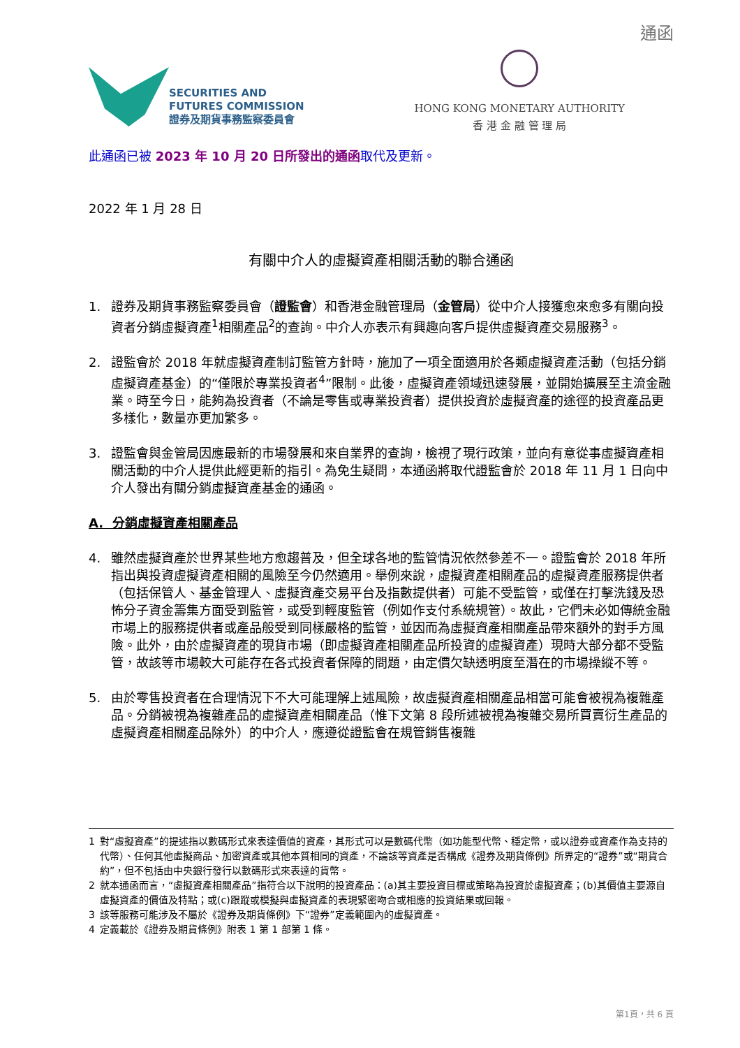通函
SECURITIES AND
FUTURES COMMISSION
證券及期貨事務監察委員會
HONG KONG MONETARY AUTHORITY
香 港 金 融 管 理 局
此通函已被 2023 年 10 月 20 日所發出的通函取代及更新。
2022 年 1 月 28 日
有關中介人的虛擬資產相關活動的聯合通函
1. 證券及期貨事務監察委員會（證監會）和香港金融管理局（金管局）從中介人接獲愈來愈多有關向投資者分銷虛擬資產<sup>1</sup>相關產品<sup>2</sup>的查詢。中介人亦表示有興趣向客戶提供虛擬資產交易服務<sup>3</sup>。
2. 證監會於 2018 年就虛擬資產制訂監管方針時，施加了一項全面適用於各類虛擬資產活動（包括分銷虛擬資產基金）的“僅限於專業投資者<sup>4</sup>”限制。此後，虛擬資產領域迅速發展，並開始擴展至主流金融業。時至今日，能夠為投資者（不論是零售或專業投資者）提供投資於虛擬資產的途徑的投資產品更多樣化，數量亦更加繁多。
3. 證監會與金管局因應最新的市場發展和來自業界的查詢，檢視了現行政策，並向有意從事虛擬資產相關活動的中介人提供此經更新的指引。為免生疑問，本通函將取代證監會於 2018 年 11 月 1 日向中介人發出有關分銷虛擬資產基金的通函。
A. 分銷虛擬資產相關產品
4. 雖然虛擬資產於世界某些地方愈趨普及，但全球各地的監管情況依然參差不一。證監會於 2018 年所指出與投資虛擬資產相關的風險至今仍然適用。舉例來說，虛擬資產相關產品的虛擬資產服務提供者（包括保管人、基金管理人、虛擬資產交易平台及指數提供者）可能不受監管，或僅在打擊洗錢及恐怖分子資金籌集方面受到監管，或受到輕度監管（例如作支付系統規管）。故此，它們未必如傳統金融市場上的服務提供者或產品般受到同樣嚴格的監管，並因而為虛擬資產相關產品帶來額外的對手方風險。此外，由於虛擬資產的現貨市場（即虛擬資產相關產品所投資的虛擬資產）現時大部分都不受監管，故該等市場較大可能存在各式投資者保障的問題，由定價欠缺透明度至潛在的市場操縱不等。
5. 由於零售投資者在合理情況下不大可能理解上述風險，故虛擬資產相關產品相當可能會被視為複雜產品。分銷被視為複雜產品的虛擬資產相關產品（惟下文第 8 段所述被視為複雜交易所買賣衍生產品的虛擬資產相關產品除外）的中介人，應遵從證監會在規管銷售複雜
1 對“虛擬資產”的提述指以數碼形式來表達價值的資產，其形式可以是數碼代幣（如功能型代幣、穩定幣，或以證券或資產作為支持的代幣）、任何其他虛擬商品、加密資產或其他本質相同的資產，不論該等資產是否構成《證券及期貨條例》所界定的“證券”或“期貨合約”，但不包括由中央銀行發行以數碼形式來表達的貨幣。
2 就本通函而言，“虛擬資產相關產品”指符合以下說明的投資產品：(a)其主要投資目標或策略為投資於虛擬資產；(b)其價值主要源自虛擬資產的價值及特點；或(c)跟蹤或模擬與虛擬資產的表現緊密吻合或相應的投資結果或回報。
3 該等服務可能涉及不屬於《證券及期貨條例》下“證券”定義範圍內的虛擬資產。
4 定義載於《證券及期貨條例》附表 1 第 1 部第 1 條。
第1頁，共 6 頁